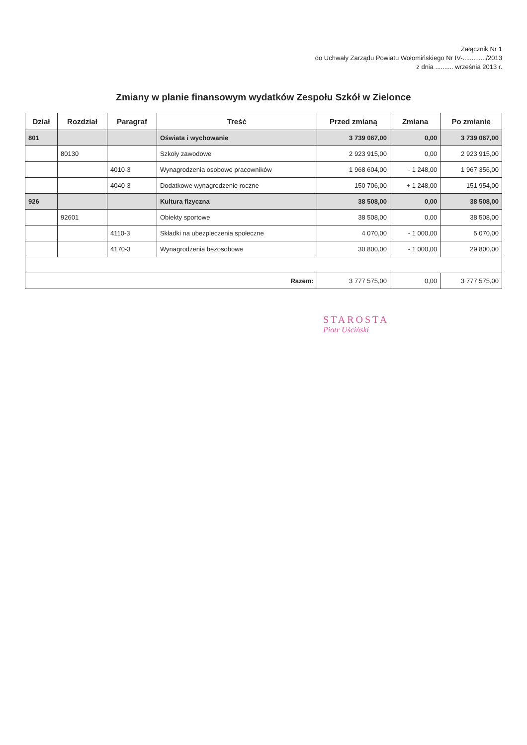Załącznik Nr 1
do Uchwały Zarządu Powiatu Wołomińskiego Nr IV-............./2013
z dnia .......... września 2013 r.
Zmiany w planie finansowym wydatków Zespołu Szkół w Zielonce
| Dział | Rozdział | Paragraf | Treść | Przed zmianą | Zmiana | Po zmianie |
| --- | --- | --- | --- | --- | --- | --- |
| 801 | | | Oświata i wychowanie | 3 739 067,00 | 0,00 | 3 739 067,00 |
| | 80130 | | Szkoły zawodowe | 2 923 915,00 | 0,00 | 2 923 915,00 |
| | | 4010-3 | Wynagrodzenia osobowe pracowników | 1 968 604,00 | - 1 248,00 | 1 967 356,00 |
| | | 4040-3 | Dodatkowe wynagrodzenie roczne | 150 706,00 | + 1 248,00 | 151 954,00 |
| 926 | | | Kultura fizyczna | 38 508,00 | 0,00 | 38 508,00 |
| | 92601 | | Obiekty sportowe | 38 508,00 | 0,00 | 38 508,00 |
| | | 4110-3 | Składki na ubezpieczenia społeczne | 4 070,00 | - 1 000,00 | 5 070,00 |
| | | 4170-3 | Wynagrodzenia bezosobowe | 30 800,00 | - 1 000,00 | 29 800,00 |
| Razem: | | | | 3 777 575,00 | 0,00 | 3 777 575,00 |
STAROSTA
Piotr Uściński